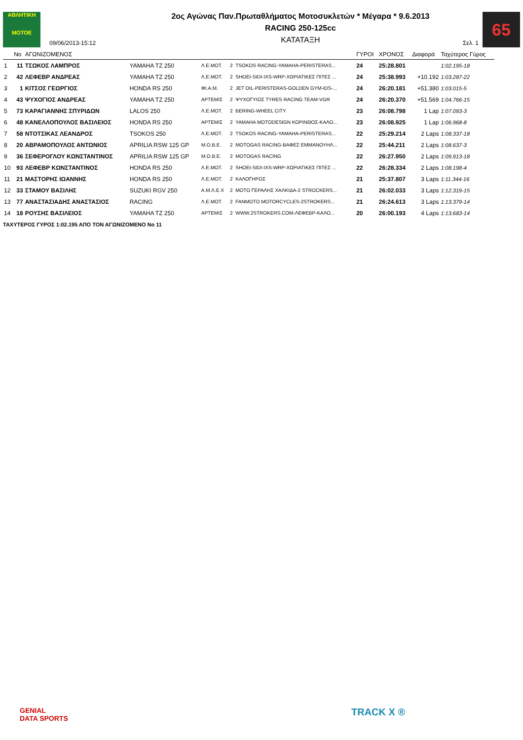ΑΘΛΗΤΙΚΗ
MOTOE
09/06/2013-15:12
2ος Αγώνας Παν.Πρωταθλήματος Μοτοσυκλετών * Μέγαρα * 9.6.2013
RACING 250-125cc
ΚΑΤΑΤΑΞΗ
Σελ. 1
65
| | No | ΑΓΩΝΙΖΟΜΕΝΟΣ | | | | | ΓΥΡΟΙ | ΧΡΟΝΟΣ | Διαφορά | Ταχύτερος Γύρος |
| --- | --- | --- | --- | --- | --- | --- | --- | --- | --- | --- |
| 1 | 11 | ΤΣΩΚΟΣ ΛΑΜΠΡΟΣ | YAMAHA TZ 250 | Λ.Ε.ΜΟΤ. | 2 | TSOKOS RACING-YAMAHA-PERISTERAS... | 24 | 25:28.801 | | 1:02.195-18 |
| 2 | 42 | ΛΕΦΕΒΡ ΑΝΔΡΕΑΣ | YAMAHA TZ 250 | Λ.Ε.ΜΟΤ. | 2 | SHOEI-SIDI-IXS-WRP-ΧΩΡΙΑΤΙΚΕΣ ΠΙΤΕΣ ... | 24 | 25:38.993 | +10.192 | 1:03.287-22 |
| 3 | 1 | ΚΙΤΣΟΣ ΓΕΩΡΓΙΟΣ | HONDA RS 250 | ΦΙ.Α.Μ. | 2 | JET OIL-PERISTERAS-GOLDEN GYM-IDS-... | 24 | 26:20.181 | +51.380 | 1:03.015-5 |
| 4 | 43 | ΨΥΧΟΓΙΟΣ ΑΝΔΡΕΑΣ | YAMAHA TZ 250 | ΑΡΤΕΜΙΣ | 2 | ΨΥΧΟΓΥΙΟΣ TYRES RACING TEAM-VGR | 24 | 26:20.370 | +51.569 | 1:04.766-15 |
| 5 | 73 | ΚΑΡΑΓΙΑΝΝΗΣ ΣΠΥΡΙΔΩΝ | LALOS 250 | Λ.Ε.ΜΟΤ. | 2 | BERING-WHEEL CITY | 23 | 26:08.798 | 1 Lap | 1:07.093-3 |
| 6 | 48 | ΚΑΝΕΛΛΟΠΟΥΛΟΣ ΒΑΣΙΛΕΙΟΣ | HONDA RS 250 | ΑΡΤΕΜΙΣ | 2 | YAMAHA MOTODESIGN ΚΟΡΙΝΘΟΣ-ΚΑΛΟ... | 23 | 26:08.925 | 1 Lap | 1:06.968-8 |
| 7 | 58 | ΝΤΟΤΣΙΚΑΣ ΛΕΑΝΔΡΟΣ | TSOKOS 250 | Λ.Ε.ΜΟΤ. | 2 | TSOKOS RACING-YAMAHA-PERISTERAS... | 22 | 25:29.214 | 2 Laps | 1:08.337-18 |
| 8 | 20 | ΑΒΡΑΜΟΠΟΥΛΟΣ ΑΝΤΩΝΙΟΣ | APRILIA RSW 125 GP | Μ.Ο.Β.Ε. | 2 | MOTOGAS RACING-ΒΑΦΕΣ ΕΜΜΑΝΟΥΗΛ... | 22 | 25:44.211 | 2 Laps | 1:08.637-3 |
| 9 | 36 | ΣΕΦΕΡΟΓΛΟΥ ΚΩΝΣΤΑΝΤΙΝΟΣ | APRILIA RSW 125 GP | Μ.Ο.Β.Ε. | 2 | MOTOGAS RACING | 22 | 26:27.950 | 2 Laps | 1:09.913-18 |
| 10 | 93 | ΛΕΦΕΒΡ ΚΩΝΣΤΑΝΤΙΝΟΣ | HONDA RS 250 | Λ.Ε.ΜΟΤ. | 2 | SHOEI-SIDI-IXS-WRP-ΧΩΡΙΑΤΙΚΕΣ ΠΙΤΕΣ ... | 22 | 26:28.334 | 2 Laps | 1:08.198-4 |
| 11 | 21 | ΜΑΣΤΟΡΗΣ ΙΩΑΝΝΗΣ | HONDA RS 250 | Λ.Ε.ΜΟΤ. | 2 | ΚΑΛΟΓΗΡΟΣ | 21 | 25:37.807 | 3 Laps | 1:11.344-16 |
| 12 | 33 | ΣΤΑΜΟΥ ΒΑΣΙΛΗΣ | SUZUKI RGV 250 | Α.Μ.Λ.Ε.Χ | 2 | MOTO ΓΕΡΑΛΗΣ ΧΑΛΚΙΔΑ-2 STROCKERS... | 21 | 26:02.033 | 3 Laps | 1:12.319-15 |
| 13 | 77 | ΑΝΑΣΤΑΣΙΑΔΗΣ ΑΝΑΣΤΑΣΙΟΣ | RACING | Λ.Ε.ΜΟΤ. | 2 | FANMOTO MOTORCYCLES-2STROKERS... | 21 | 26:24.613 | 3 Laps | 1:13.379-14 |
| 14 | 18 | ΡΟΥΣΗΣ ΒΑΣΙΛΕΙΟΣ | YAMAHA TZ 250 | ΑΡΤΕΜΙΣ | 2 | WWW.2STROKERS.COM-ΛΕΦΕΒΡ-ΚΑΛΟ... | 20 | 26:00.193 | 4 Laps | 1:13.683-14 |
ΤΑΧΥΤΕΡΟΣ ΓΥΡΟΣ 1:02.195 ΑΠΟ ΤΟΝ ΑΓΩΝΙΖΟΜΕΝΟ No 11
GENIAL
DATA SPORTS
TRACK X ®